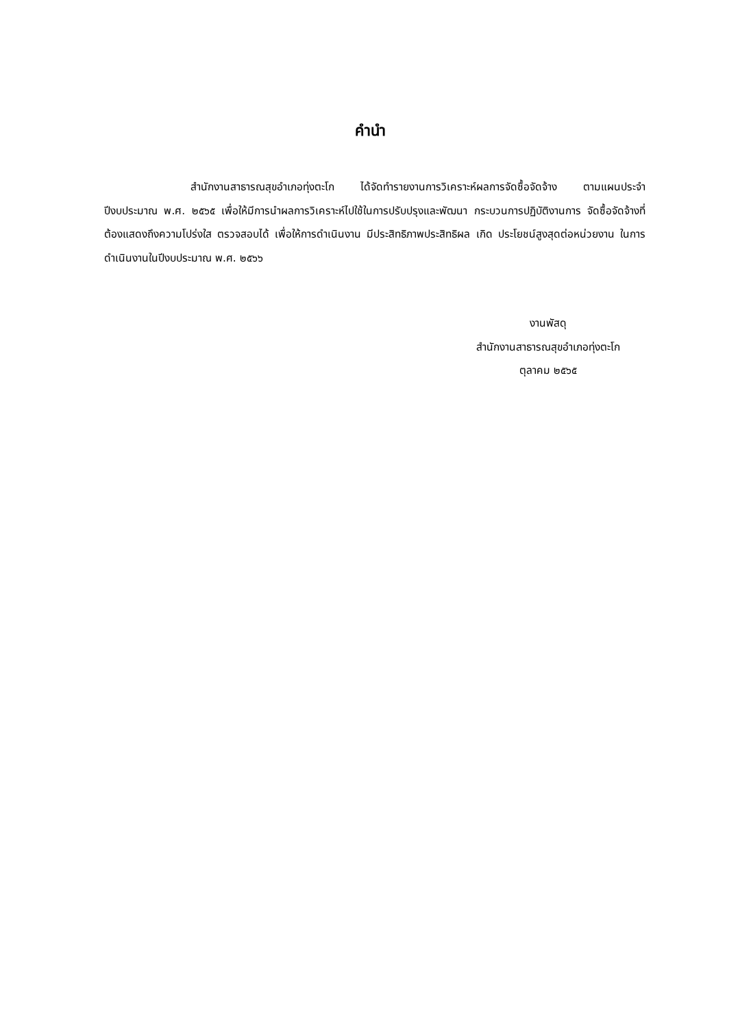คำนำ
สำนักงานสาธารณสุขอำเภอทุ่งตะโก ได้จัดทำรายงานการวิเคราะห์ผลการจัดซื้อจัดจ้าง ตามแผนประจำปีงบประมาณ พ.ศ. ๒๕๖๕ เพื่อให้มีการนำผลการวิเคราะห์ไปใช้ในการปรับปรุงและพัฒนา กระบวนการปฏิบัติงานการ จัดซื้อจัดจ้างที่ต้องแสดงถึงความโปร่งใส ตรวจสอบได้ เพื่อให้การดำเนินงาน มีประสิทธิภาพประสิทธิผล เกิด ประโยชน์สูงสุดต่อหน่วยงาน ในการดำเนินงานในปีงบประมาณ พ.ศ. ๒๕๖๖
งานพัสดุ
สำนักงานสาธารณสุขอำเภอทุ่งตะโก
ตุลาคม ๒๕๖๕